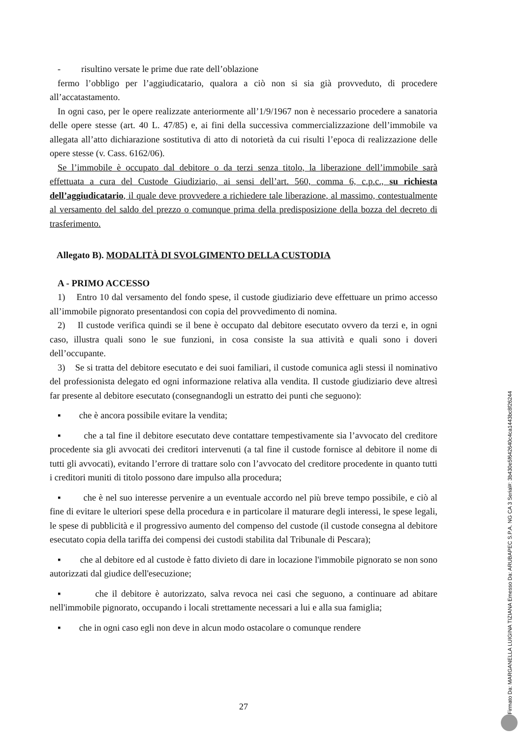- risultino versate le prime due rate dell’oblazione
fermo l’obbligo per l’aggiudicatario, qualora a ciò non si sia già provveduto, di procedere all’accatastamento.
In ogni caso, per le opere realizzate anteriormente all’1/9/1967 non è necessario procedere a sanatoria delle opere stesse (art. 40 L. 47/85) e, ai fini della successiva commercializzazione dell’immobile va allegata all’atto dichiarazione sostitutiva di atto di notorietà da cui risulti l’epoca di realizzazione delle opere stesse (v. Cass. 6162/06).
Se l’immobile è occupato dal debitore o da terzi senza titolo, la liberazione dell’immobile sarà effettuata a cura del Custode Giudiziario, ai sensi dell’art. 560, comma 6, c.p.c., su richiesta dell’aggiudicatario, il quale deve provvedere a richiedere tale liberazione, al massimo, contestualmente al versamento del saldo del prezzo o comunque prima della predisposizione della bozza del decreto di trasferimento.
Allegato B). MODALITÀ DI SVOLGIMENTO DELLA CUSTODIA
A - PRIMO ACCESSO
1) Entro 10 dal versamento del fondo spese, il custode giudiziario deve effettuare un primo accesso all’immobile pignorato presentandosi con copia del provvedimento di nomina.
2) Il custode verifica quindi se il bene è occupato dal debitore esecutato ovvero da terzi e, in ogni caso, illustra quali sono le sue funzioni, in cosa consiste la sua attività e quali sono i doveri dell’occupante.
3) Se si tratta del debitore esecutato e dei suoi familiari, il custode comunica agli stessi il nominativo del professionista delegato ed ogni informazione relativa alla vendita. Il custode giudiziario deve altresì far presente al debitore esecutato (consegnandogli un estratto dei punti che seguono):
▪ che è ancora possibile evitare la vendita;
▪ che a tal fine il debitore esecutato deve contattare tempestivamente sia l’avvocato del creditore procedente sia gli avvocati dei creditori intervenuti (a tal fine il custode fornisce al debitore il nome di tutti gli avvocati), evitando l’errore di trattare solo con l’avvocato del creditore procedente in quanto tutti i creditori muniti di titolo possono dare impulso alla procedura;
▪ che è nel suo interesse pervenire a un eventuale accordo nel più breve tempo possibile, e ciò al fine di evitare le ulteriori spese della procedura e in particolare il maturare degli interessi, le spese legali, le spese di pubblicità e il progressivo aumento del compenso del custode (il custode consegna al debitore esecutato copia della tariffa dei compensi dei custodi stabilita dal Tribunale di Pescara);
▪ che al debitore ed al custode è fatto divieto di dare in locazione l'immobile pignorato se non sono autorizzati dal giudice dell'esecuzione;
▪ che il debitore è autorizzato, salva revoca nei casi che seguono, a continuare ad abitare nell'immobile pignorato, occupando i locali strettamente necessari a lui e alla sua famiglia;
▪ che in ogni caso egli non deve in alcun modo ostacolare o comunque rendere
27
Firmato Da: MARGANELLA LUIGINA TIZIANA Emesso Da: ARUBAPEC S.P.A. NG CA 3 Serial#: 3b430e5f642640c4ca1443bc8f26244